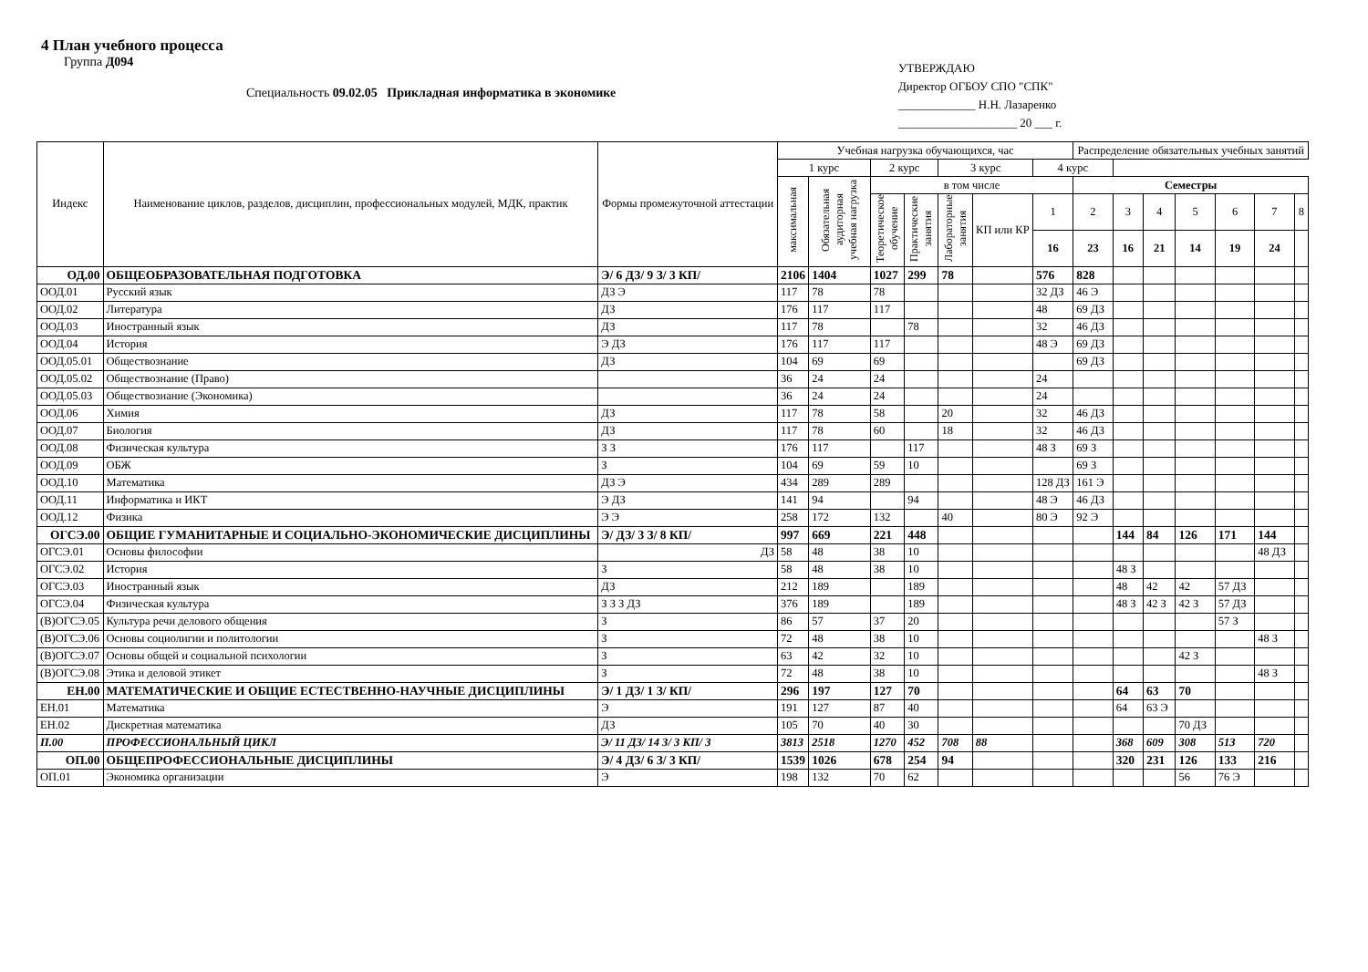4 План учебного процесса
Группа Д094
Специальность 09.02.05 Прикладная информатика в экономике
УТВЕРЖДАЮ
Директор ОГБОУ СПО "СПК"
_____________ Н.Н. Лазаренко
____________________ 20 ___ г.
| Индекс | Наименование циклов, разделов, дисциплин, профессиональных модулей, МДК, практик | Формы промежуточной аттестации | Учебная нагрузка обучающихся, час | | | | | | | Распределение обязательных учебных занятий | | | | | | | |
| --- | --- | --- | --- | --- | --- | --- | --- | --- | --- | --- | --- | --- | --- | --- | --- | --- | --- |
| | | | 1 курс | | 2 курс | | 3 курс | | 4 курс | | | | | | | | |
| | | | максимальная | Обязательная аудиторная учебная нагрузка | в том числе | | | | | Семестры | | | | | | | |
| | | | | | Теоретическое обучение | Практические занятия | Лабораторные занятия | КП или КР | 1 | 2 | 3 | 4 | 5 | 6 | 7 | 8 | |
| | | | | | | | | | | 16 | 23 | 16 | 21 | 14 | 19 | 24 | |
| ОД.00 | ОБЩЕОБРАЗОВАТЕЛЬНАЯ ПОДГОТОВКА | Э/ 6 ДЗ/ 9 З/ 3 КП/ | 2106 | 1404 | 1027 | 299 | 78 | | 576 | 828 | | | | | | | |
| ООД.01 | Русский язык | ДЗ Э | 117 | 78 | 78 | | | | 32 ДЗ | 46 Э | | | | | | | |
| ООД.02 | Литература | ДЗ | 176 | 117 | 117 | | | | 48 | 69 ДЗ | | | | | | | |
| ООД.03 | Иностранный язык | ДЗ | 117 | 78 | | 78 | | | 32 | 46 ДЗ | | | | | | | |
| ООД.04 | История | Э ДЗ | 176 | 117 | 117 | | | | 48 Э | 69 ДЗ | | | | | | | |
| ООД.05.01 | Обществознание | ДЗ | 104 | 69 | 69 | | | | | 69 ДЗ | | | | | | | |
| ООД.05.02 | Обществознание (Право) | | 36 | 24 | 24 | | | | 24 | | | | | | | | |
| ООД.05.03 | Обществознание (Экономика) | | 36 | 24 | 24 | | | | 24 | | | | | | | | |
| ООД.06 | Химия | ДЗ | 117 | 78 | 58 | | 20 | | 32 | 46 ДЗ | | | | | | | |
| ООД.07 | Биология | ДЗ | 117 | 78 | 60 | | 18 | | 32 | 46 ДЗ | | | | | | | |
| ООД.08 | Физическая культура | З З | 176 | 117 | | 117 | | | 48 З | 69 З | | | | | | | |
| ООД.09 | ОБЖ | З | 104 | 69 | 59 | 10 | | | | 69 З | | | | | | | |
| ООД.10 | Математика | ДЗ Э | 434 | 289 | 289 | | | | 128 ДЗ | 161 Э | | | | | | | |
| ООД.11 | Информатика и ИКТ | Э ДЗ | 141 | 94 | | 94 | | | 48 Э | 46 ДЗ | | | | | | | |
| ООД.12 | Физика | Э Э | 258 | 172 | 132 | | 40 | | 80 Э | 92 Э | | | | | | | |
| ОГСЭ.00 | ОБЩИЕ ГУМАНИТАРНЫЕ И СОЦИАЛЬНО-ЭКОНОМИЧЕСКИЕ ДИСЦИПЛИНЫ | Э/ ДЗ/ 3 З/ 8 КП/ | 997 | 669 | 221 | 448 | | | | | 144 | 84 | 126 | 171 | 144 | | |
| ОГСЭ.01 | Основы философии | ДЗ | 58 | 48 | 38 | 10 | | | | | | | | | 48 ДЗ | | |
| ОГСЭ.02 | История | З | 58 | 48 | 38 | 10 | | | | | 48 З | | | | | | |
| ОГСЭ.03 | Иностранный язык | ДЗ | 212 | 189 | | 189 | | | | | 48 | 42 | 42 | 57 ДЗ | | | |
| ОГСЭ.04 | Физическая культура | З З З ДЗ | 376 | 189 | | 189 | | | | | 48 З | 42 З | 42 З | 57 ДЗ | | | |
| (В)ОГСЭ.05 | Культура речи делового общения | З | 86 | 57 | 37 | 20 | | | | | | | | 57 З | | | |
| (В)ОГСЭ.06 | Основы социолигии и политологии | З | 72 | 48 | 38 | 10 | | | | | | | | | 48 З | | |
| (В)ОГСЭ.07 | Основы общей и социальной психологии | З | 63 | 42 | 32 | 10 | | | | | | | 42 З | | | | |
| (В)ОГСЭ.08 | Этика и деловой этикет | З | 72 | 48 | 38 | 10 | | | | | | | | | 48 З | | |
| ЕН.00 | МАТЕМАТИЧЕСКИЕ И ОБЩИЕ ЕСТЕСТВЕННО-НАУЧНЫЕ ДИСЦИПЛИНЫ | Э/ 1 ДЗ/ 1 З/ КП/ | 296 | 197 | 127 | 70 | | | | | 64 | 63 | 70 | | | | |
| ЕН.01 | Математика | Э | 191 | 127 | 87 | 40 | | | | | 64 | 63 Э | | | | | |
| ЕН.02 | Дискретная математика | ДЗ | 105 | 70 | 40 | 30 | | | | | | | 70 ДЗ | | | | |
| П.00 | ПРОФЕССИОНАЛЬНЫЙ ЦИКЛ | Э/ 11 ДЗ/ 14 З/ 3 КП/ 3 | 3813 | 2518 | 1270 | 452 | 708 | 88 | | | 368 | 609 | 308 | 513 | 720 | | |
| ОП.00 | ОБЩЕПРОФЕССИОНАЛЬНЫЕ ДИСЦИПЛИНЫ | Э/ 4 ДЗ/ 6 З/ 3 КП/ | 1539 | 1026 | 678 | 254 | 94 | | | | 320 | 231 | 126 | 133 | 216 | | |
| ОП.01 | Экономика организации | Э | 198 | 132 | 70 | 62 | | | | | | | 56 | 76 Э | | | |